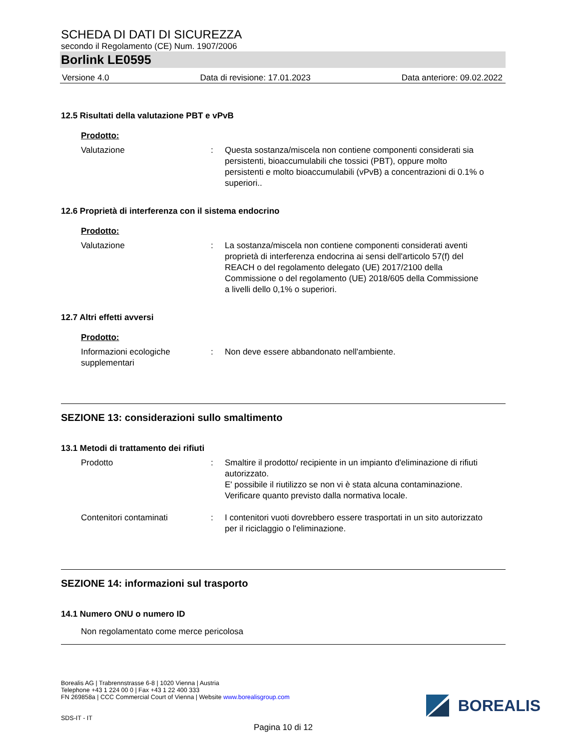SCHEDA DI DATI DI SICUREZZA
secondo il Regolamento (CE) Num. 1907/2006
Borlink LE0595
Versione 4.0 Data di revisione: 17.01.2023 Data anteriore: 09.02.2022
12.5 Risultati della valutazione PBT e vPvB
Prodotto:
Valutazione : Questa sostanza/miscela non contiene componenti considerati sia persistenti, bioaccumulabili che tossici (PBT), oppure molto persistenti e molto bioaccumulabili (vPvB) a concentrazioni di 0.1% o superiori..
12.6 Proprietà di interferenza con il sistema endocrino
Prodotto:
Valutazione : La sostanza/miscela non contiene componenti considerati aventi proprietà di interferenza endocrina ai sensi dell'articolo 57(f) del REACH o del regolamento delegato (UE) 2017/2100 della Commissione o del regolamento (UE) 2018/605 della Commissione a livelli dello 0,1% o superiori.
12.7 Altri effetti avversi
Prodotto:
Informazioni ecologiche supplementari
: Non deve essere abbandonato nell'ambiente.
SEZIONE 13: considerazioni sullo smaltimento
13.1 Metodi di trattamento dei rifiuti
Prodotto : Smaltire il prodotto/ recipiente in un impianto d'eliminazione di rifiuti autorizzato.
E' possibile il riutilizzo se non vi è stata alcuna contaminazione.
Verificare quanto previsto dalla normativa locale.
Contenitori contaminati : I contenitori vuoti dovrebbero essere trasportati in un sito autorizzato per il riciclaggio o l'eliminazione.
SEZIONE 14: informazioni sul trasporto
14.1 Numero ONU o numero ID
Non regolamentato come merce pericolosa
Borealis AG | Trabrennstrasse 6-8 | 1020 Vienna | Austria
Telephone +43 1 224 00 0 | Fax +43 1 22 400 333
FN 269858a | CCC Commercial Court of Vienna | Website www.borealisgroup.com
SDS-IT - IT
BOREALIS
Pagina 10 di 12